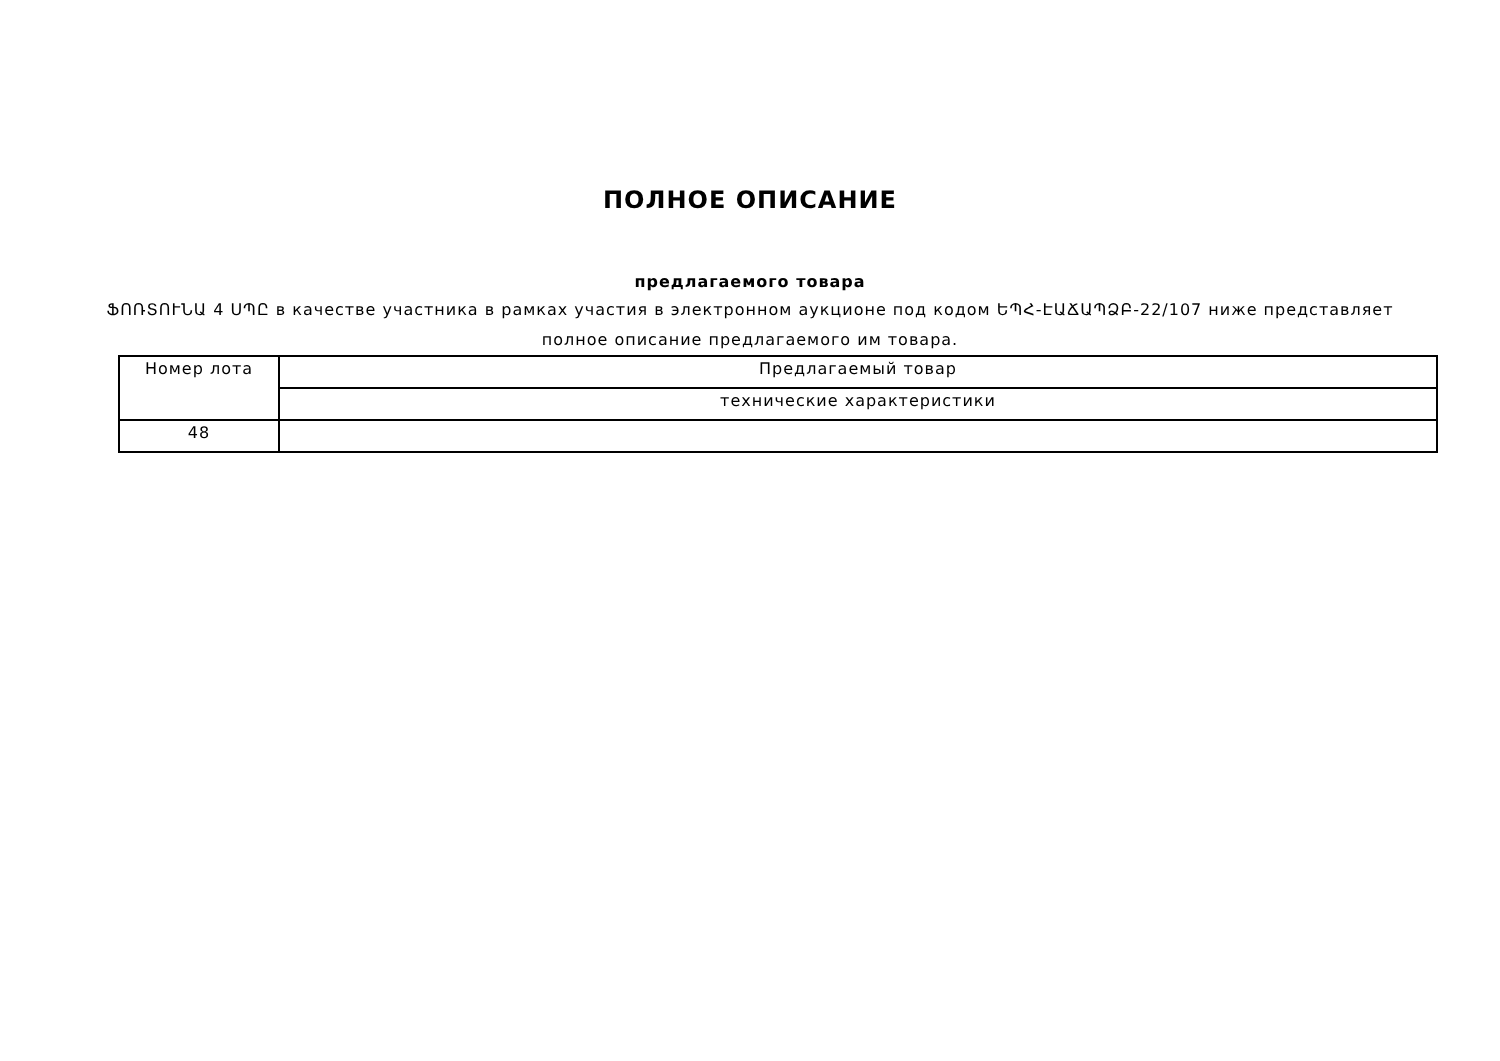ПОЛНОЕ ОПИСАНИЕ
предлагаемого товара
ՖՈՌՏՈՒՆԱ 4 ՍՊԸ в качестве участника в рамках участия в электронном аукционе под кодом ԵՊՀ-ԷԱՃԱՊՁԲ-22/107 ниже представляет полное описание предлагаемого им товара.
| Номер лота | Предлагаемый товар |
| | технические характеристики |
| 48 | |